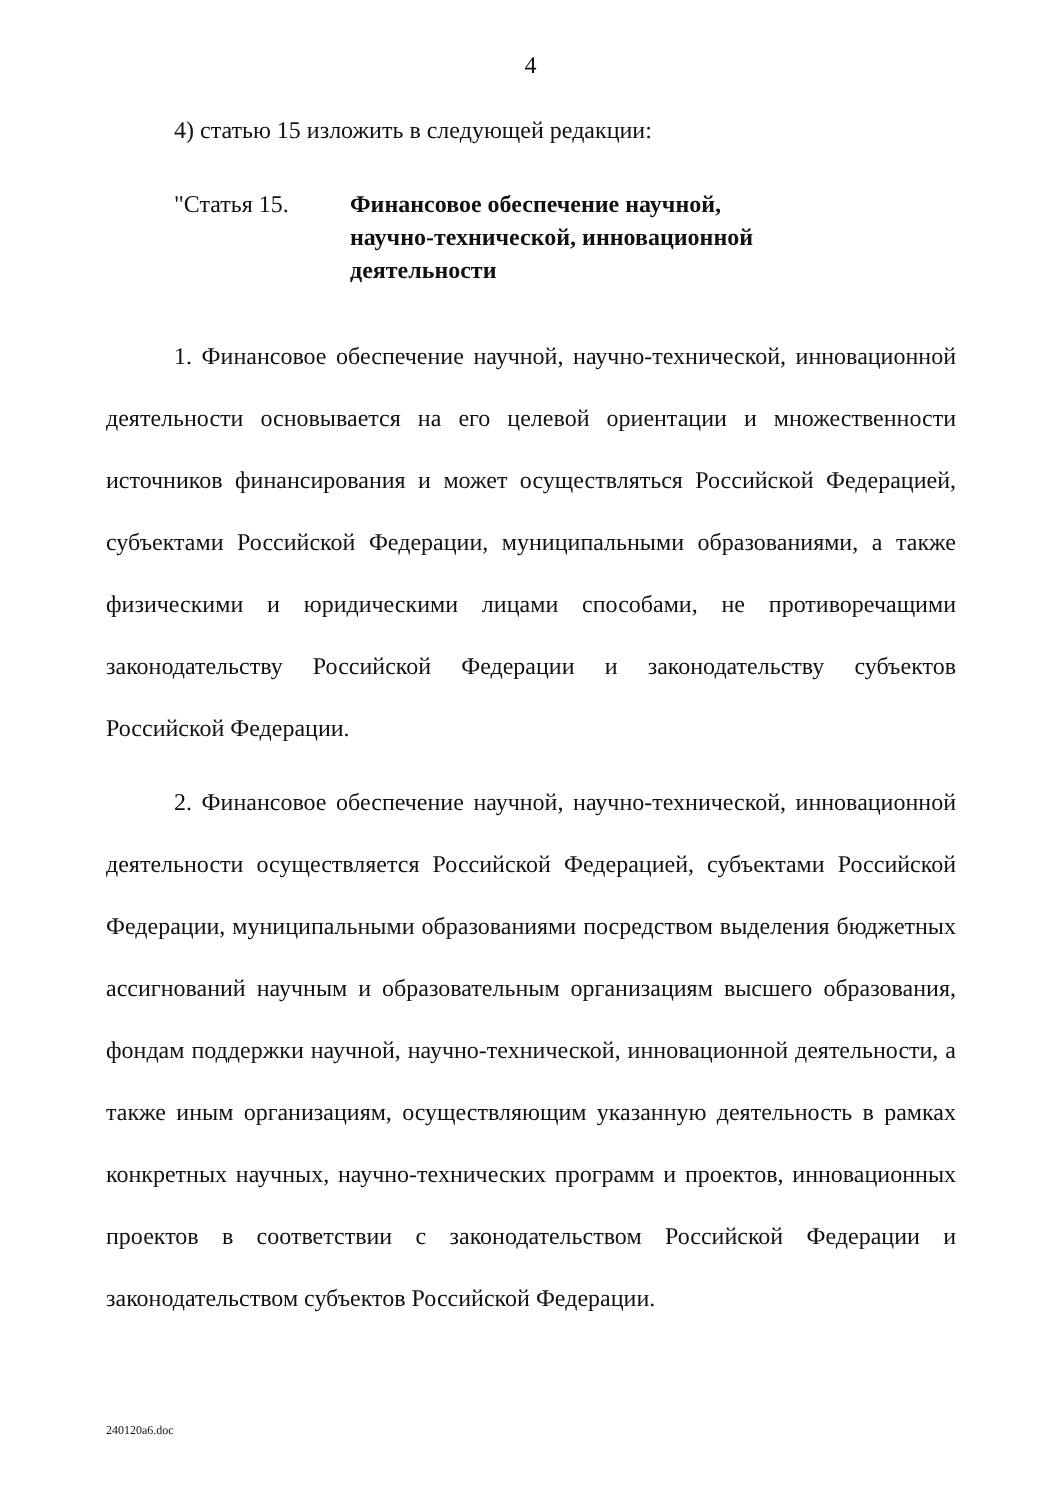4
4) статью 15 изложить в следующей редакции:
"Статья 15. Финансовое обеспечение научной, научно-технической, инновационной деятельности
1. Финансовое обеспечение научной, научно-технической, инновационной деятельности основывается на его целевой ориентации и множественности источников финансирования и может осуществляться Российской Федерацией, субъектами Российской Федерации, муниципальными образованиями, а также физическими и юридическими лицами способами, не противоречащими законодательству Российской Федерации и законодательству субъектов Российской Федерации.
2. Финансовое обеспечение научной, научно-технической, инновационной деятельности осуществляется Российской Федерацией, субъектами Российской Федерации, муниципальными образованиями посредством выделения бюджетных ассигнований научным и образовательным организациям высшего образования, фондам поддержки научной, научно-технической, инновационной деятельности, а также иным организациям, осуществляющим указанную деятельность в рамках конкретных научных, научно-технических программ и проектов, инновационных проектов в соответствии с законодательством Российской Федерации и законодательством субъектов Российской Федерации.
240120a6.doc